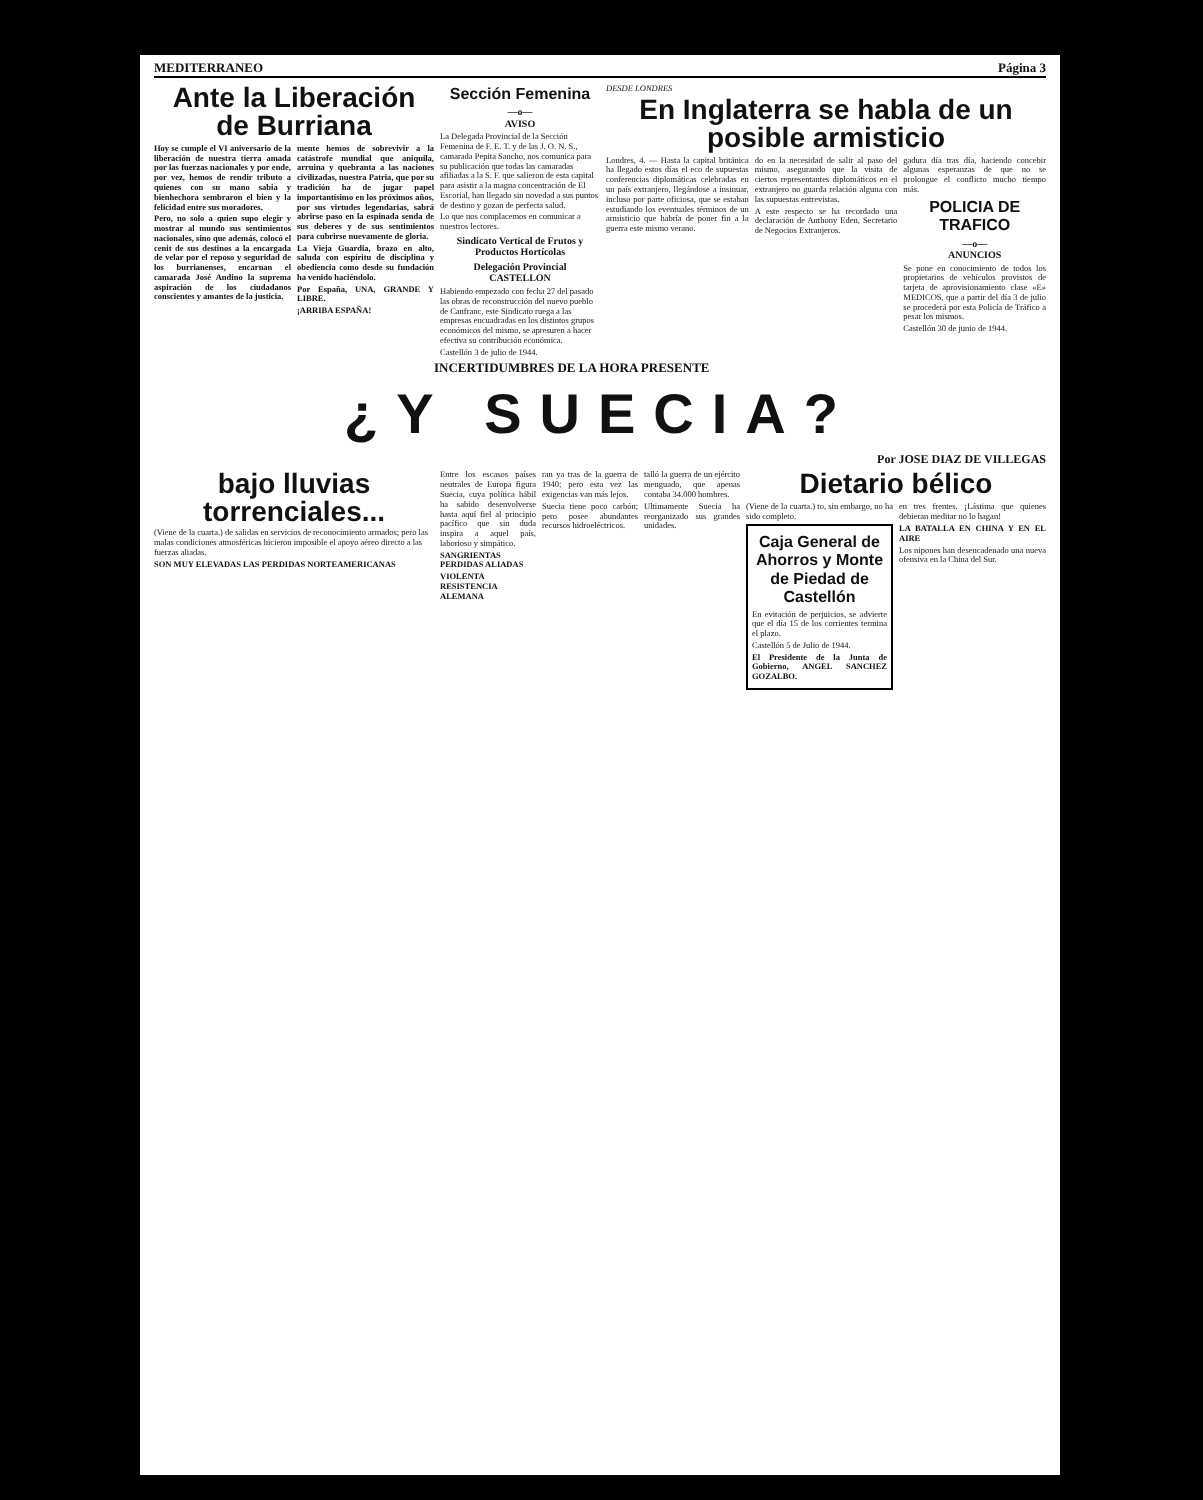MEDITERRANEO Página 3
Ante la Liberación de Burriana
Hoy se cumple el VI aniversario de la liberación de nuestra tierra amada por las fuerzas nacionales y por ende, por vez, hemos de rendir tributo a quienes con su mano sabia y bienhechora sembraron el bien y la felicidad entre sus moradores.
Pero, no solo a quien supo elegir y mostrar al mundo sus sentimientos nacionales, sino que además, colocó el cenit de sus destinos a la encargada de velar por el reposo y seguridad de los burrianenses, encarnan el camarada José Andino la suprema aspiración de los ciudadanos conscientes y amantes de la justicia.
mente hemos de sobrevivir a la catástrofe mundial que aniquila, arruina y quebranta a las naciones civilizadas, nuestra Patria, que por su tradición ha de jugar papel importantísimo en los próximos años, por sus virtudes legendarias, sabrá abrirse paso en la espinada senda de sus deberes y de sus sentimientos para cubrirse nuevamente de gloria.
La Vieja Guardia, brazo en alto, saluda con espíritu de disciplina y obediencia como desde su fundación ha venido haciéndolo.
Por España, UNA, GRANDE Y LIBRE.
¡ARRIBA ESPAÑA!
Sección Femenina
—o—
AVISO
La Delegada Provincial de la Sección Femenina de F. E. T. y de las J. O. N. S., camarada Pepita Sancho, nos comunica para su publicación que todas las camaradas afiliadas a la S. F. que salieron de esta capital para asistir a la magna concentración de El Escorial, han llegado sin novedad a sus puntos de destino y gozan de perfecta salud.
Lo que nos complacemos en comunicar a nuestros lectores.
Sindicato Vertical de Frutos y Productos Hortícolas
Delegación Provincial
CASTELLON
Habiendo empezado con fecha 27 del pasado las obras de reconstrucción del nuevo pueblo de Canfranc, este Sindicato ruega a las empresas encuadradas en los distintos grupos económicos del mismo, se apresuren a hacer efectiva su contribución económica.
Castellón 3 de julio de 1944.
DESDE LONDRES
En Inglaterra se habla de un posible armisticio
Londres, 4. — Hasta la capital británica ha llegado estos días el eco de supuestas conferencias diplomáticas celebradas en un país extranjero, llegándose a insinuar, incluso por parte oficiosa, que se estaban estudiando los eventuales términos de un armisticio que habría de poner fin a la guerra este mismo verano.
do en la necesidad de salir al paso del mismo, asegurando que la visita de ciertos representantes diplomáticos en el extranjero no guarda relación alguna con las supuestas entrevistas.
A este respecto se ha recordado una declaración de Anthony Eden, Secretario de Negocios Extranjeros.
gadura día tras día, haciendo concebir algunas esperanzas de que no se prolongue el conflicto mucho tiempo más.
POLICIA DE TRAFICO
—o—
ANUNCIOS
Se pone en conocimiento de todos los propietarios de vehículos provistos de tarjeta de aprovisionamiento clase «E» MEDICOS, que a partir del día 3 de julio se procederá por esta Policía de Tráfico a pesar los mismos.
Castellón 30 de junio de 1944.
INCERTIDUMBRES DE LA HORA PRESENTE
¿Y SUECIA?
Por JOSE DIAZ DE VILLEGAS
bajo lluvias torrenciales...
(Viene de la cuarta.) de salidas en servicios de reconocimiento armados; pero las malas condiciones atmosféricas hicieron imposible el apoyo aéreo directo a las fuerzas aliadas.
SON MUY ELEVADAS LAS PERDIDAS NORTEAMERICANAS
Entre los escasos países neutrales de Europa figura Suecia, cuya política hábil ha sabido desenvolverse hasta aquí fiel al principio pacífico que sin duda inspira a aquel país, laborioso y simpático.
SANGRIENTAS PERDIDAS ALIADAS
VIOLENTA RESISTENCIA ALEMANA
ran ya tras de la guerra de 1940; pero esta vez las exigencias van más lejos.
Suecia tiene poco carbón; pero posee abundantes recursos hidroeléctricos.
talló la guerra de un ejército menguado, que apenas contaba 34.000 hombres.
Ultimamente Suecia ha reorganizado sus grandes unidades.
Dietario bélico
(Viene de la cuarta.) to, sin embargo, no ha sido completo.
Caja General de Ahorros y Monte de Piedad de Castellón
En evitación de perjuicios, se advierte que el día 15 de los corrientes termina el plazo.
Castellón 5 de Julio de 1944.
El Presidente de la Junta de Gobierno, ANGEL SANCHEZ GOZALBO.
en tres frentes. ¡Lástima que quienes debieran meditar no lo hagan!
LA BATALLA EN CHINA Y EN EL AIRE
Los nipones han desencadenado una nueva ofensiva en la China del Sur.